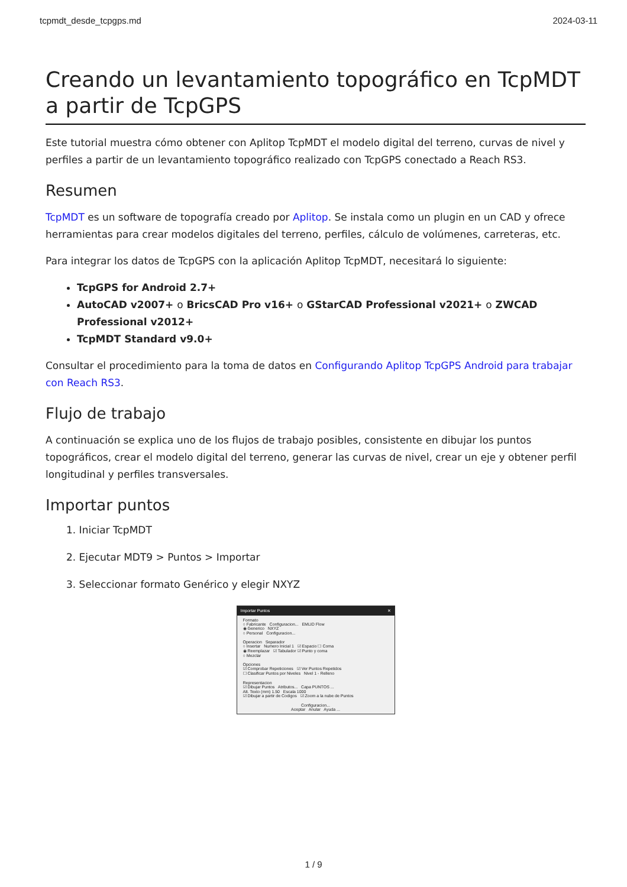tcpmdt_desde_tcpgps.md 2024-03-11
Creando un levantamiento topográfico en TcpMDT a partir de TcpGPS
Este tutorial muestra cómo obtener con Aplitop TcpMDT el modelo digital del terreno, curvas de nivel y perfiles a partir de un levantamiento topográfico realizado con TcpGPS conectado a Reach RS3.
Resumen
TcpMDT es un software de topografía creado por Aplitop. Se instala como un plugin en un CAD y ofrece herramientas para crear modelos digitales del terreno, perfiles, cálculo de volúmenes, carreteras, etc.
Para integrar los datos de TcpGPS con la aplicación Aplitop TcpMDT, necesitará lo siguiente:
TcpGPS for Android 2.7+
AutoCAD v2007+ o BricsCAD Pro v16+ o GStarCAD Professional v2021+ o ZWCAD Professional v2012+
TcpMDT Standard v9.0+
Consultar el procedimiento para la toma de datos en Configurando Aplitop TcpGPS Android para trabajar con Reach RS3.
Flujo de trabajo
A continuación se explica uno de los flujos de trabajo posibles, consistente en dibujar los puntos topográficos, crear el modelo digital del terreno, generar las curvas de nivel, crear un eje y obtener perfil longitudinal y perfiles transversales.
Importar puntos
1. Iniciar TcpMDT
2. Ejecutar MDT9 > Puntos > Importar
3. Seleccionar formato Genérico y elegir NXYZ
Importar Puntos ✕
Formato
○ Fabricante Configuracion... EMLID Flow
◉ Generico NXYZ
○ Personal Configuracion...
Operacion Separador
○ Insertar Numero Inicial 1 ☑ Espacio ☐ Coma
◉ Reemplazar ☑ Tabulador ☑ Punto y coma
○ Mezclar
Opciones
☑ Comprobar Repeticiones ☑ Ver Puntos Repetidos
☐ Clasificar Puntos por Niveles Nivel 1 - Relleno
Representacion
☑ Dibujar Puntos Atributos... Capa PUNTOS ...
Alt. Texto (mm) 1.50 Escala 1000
☑ Dibujar a partir de Codigos ☑ Zoom a la nube de Puntos
Configuracion...
Aceptar Anular Ayuda ...
1 / 9